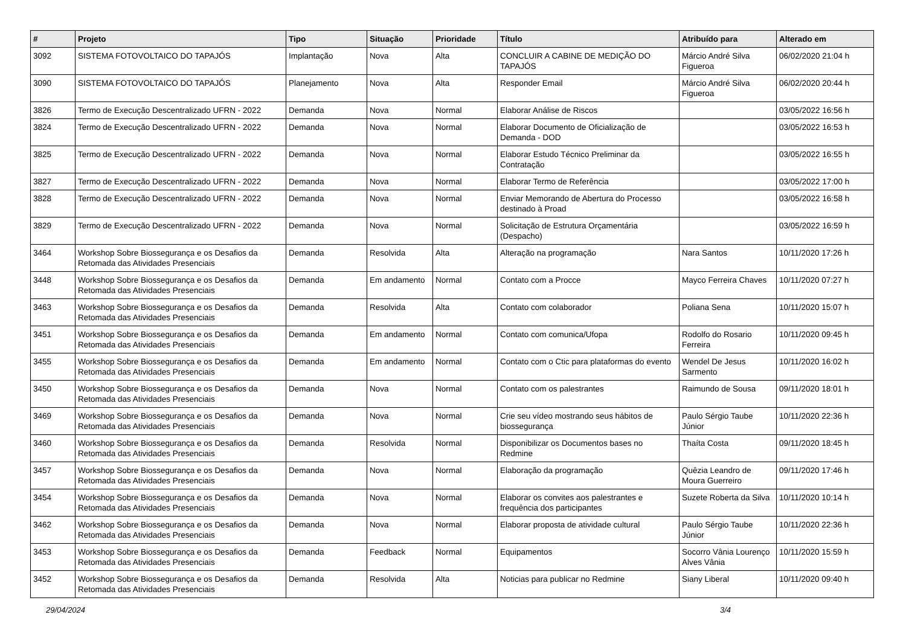| # | Projeto | Tipo | Situação | Prioridade | Título | Atribuído para | Alterado em |
| --- | --- | --- | --- | --- | --- | --- | --- |
| 3092 | SISTEMA FOTOVOLTAICO DO TAPAJÓS | Implantação | Nova | Alta | CONCLUIR A CABINE DE MEDIÇÃO DO TAPAJÓS | Márcio André Silva Figueroa | 06/02/2020 21:04 h |
| 3090 | SISTEMA FOTOVOLTAICO DO TAPAJÓS | Planejamento | Nova | Alta | Responder Email | Márcio André Silva Figueroa | 06/02/2020 20:44 h |
| 3826 | Termo de Execução Descentralizado UFRN - 2022 | Demanda | Nova | Normal | Elaborar Análise de Riscos | | 03/05/2022 16:56 h |
| 3824 | Termo de Execução Descentralizado UFRN - 2022 | Demanda | Nova | Normal | Elaborar Documento de Oficialização de Demanda - DOD | | 03/05/2022 16:53 h |
| 3825 | Termo de Execução Descentralizado UFRN - 2022 | Demanda | Nova | Normal | Elaborar Estudo Técnico Preliminar da Contratação | | 03/05/2022 16:55 h |
| 3827 | Termo de Execução Descentralizado UFRN - 2022 | Demanda | Nova | Normal | Elaborar Termo de Referência | | 03/05/2022 17:00 h |
| 3828 | Termo de Execução Descentralizado UFRN - 2022 | Demanda | Nova | Normal | Enviar Memorando de Abertura do Processo destinado à Proad | | 03/05/2022 16:58 h |
| 3829 | Termo de Execução Descentralizado UFRN - 2022 | Demanda | Nova | Normal | Solicitação de Estrutura Orçamentária (Despacho) | | 03/05/2022 16:59 h |
| 3464 | Workshop Sobre Biossegurança e os Desafios da Retomada das Atividades Presenciais | Demanda | Resolvida | Alta | Alteração na programação | Nara Santos | 10/11/2020 17:26 h |
| 3448 | Workshop Sobre Biossegurança e os Desafios da Retomada das Atividades Presenciais | Demanda | Em andamento | Normal | Contato com a Procce | Mayco Ferreira Chaves | 10/11/2020 07:27 h |
| 3463 | Workshop Sobre Biossegurança e os Desafios da Retomada das Atividades Presenciais | Demanda | Resolvida | Alta | Contato com colaborador | Poliana Sena | 10/11/2020 15:07 h |
| 3451 | Workshop Sobre Biossegurança e os Desafios da Retomada das Atividades Presenciais | Demanda | Em andamento | Normal | Contato com comunica/Ufopa | Rodolfo do Rosario Ferreira | 10/11/2020 09:45 h |
| 3455 | Workshop Sobre Biossegurança e os Desafios da Retomada das Atividades Presenciais | Demanda | Em andamento | Normal | Contato com o Ctic para plataformas do evento | Wendel De Jesus Sarmento | 10/11/2020 16:02 h |
| 3450 | Workshop Sobre Biossegurança e os Desafios da Retomada das Atividades Presenciais | Demanda | Nova | Normal | Contato com os palestrantes | Raimundo de Sousa | 09/11/2020 18:01 h |
| 3469 | Workshop Sobre Biossegurança e os Desafios da Retomada das Atividades Presenciais | Demanda | Nova | Normal | Crie seu vídeo mostrando seus hábitos de biossegurança | Paulo Sérgio Taube Júnior | 10/11/2020 22:36 h |
| 3460 | Workshop Sobre Biossegurança e os Desafios da Retomada das Atividades Presenciais | Demanda | Resolvida | Normal | Disponibilizar os Documentos bases no Redmine | Thaíta Costa | 09/11/2020 18:45 h |
| 3457 | Workshop Sobre Biossegurança e os Desafios da Retomada das Atividades Presenciais | Demanda | Nova | Normal | Elaboração da programação | Quêzia Leandro de Moura Guerreiro | 09/11/2020 17:46 h |
| 3454 | Workshop Sobre Biossegurança e os Desafios da Retomada das Atividades Presenciais | Demanda | Nova | Normal | Elaborar os convites aos palestrantes e frequência dos participantes | Suzete Roberta da Silva | 10/11/2020 10:14 h |
| 3462 | Workshop Sobre Biossegurança e os Desafios da Retomada das Atividades Presenciais | Demanda | Nova | Normal | Elaborar proposta de atividade cultural | Paulo Sérgio Taube Júnior | 10/11/2020 22:36 h |
| 3453 | Workshop Sobre Biossegurança e os Desafios da Retomada das Atividades Presenciais | Demanda | Feedback | Normal | Equipamentos | Socorro Vânia Lourenço Alves Vânia | 10/11/2020 15:59 h |
| 3452 | Workshop Sobre Biossegurança e os Desafios da Retomada das Atividades Presenciais | Demanda | Resolvida | Alta | Noticias para publicar no Redmine | Siany Liberal | 10/11/2020 09:40 h |
29/04/2024 3/4